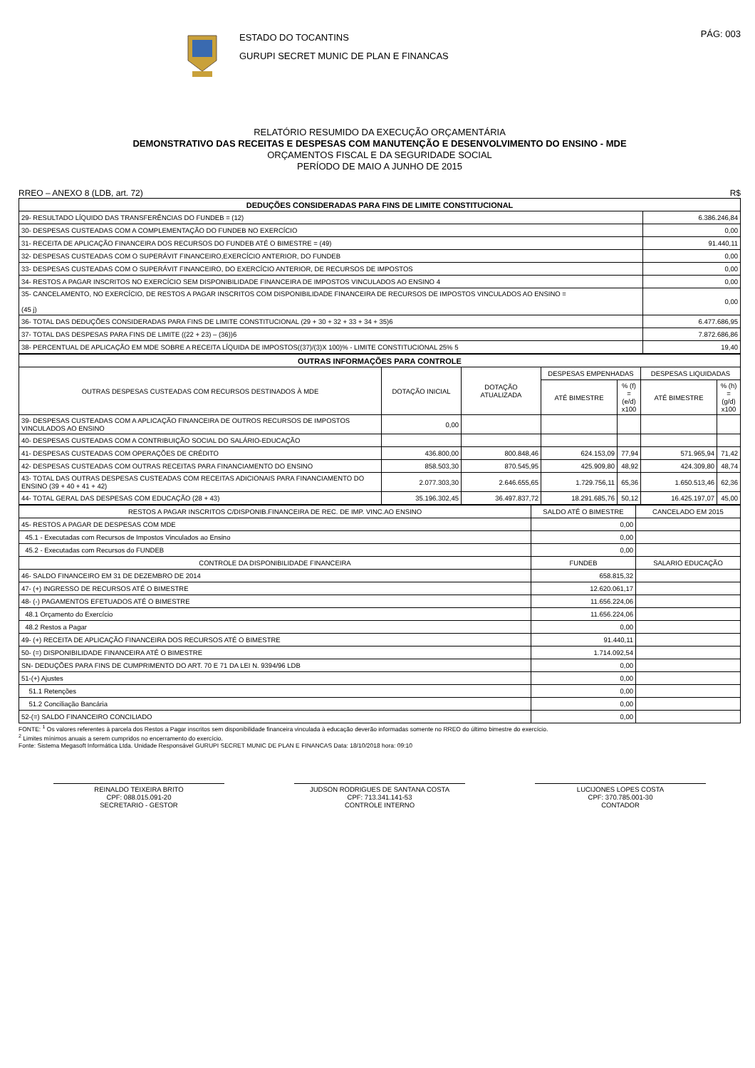ESTADO DO TOCANTINS
GURUPI SECRET MUNIC DE PLAN E FINANCAS
PÁG: 003
RELATÓRIO RESUMIDO DA EXECUÇÃO ORÇAMENTÁRIA
DEMONSTRATIVO DAS RECEITAS E DESPESAS COM MANUTENÇÃO E DESENVOLVIMENTO DO ENSINO - MDE
ORÇAMENTOS FISCAL E DA SEGURIDADE SOCIAL
PERÍODO DE MAIO A JUNHO DE 2015
RREO – ANEXO 8 (LDB, art. 72) R$
| DEDUÇÕES CONSIDERADAS PARA FINS DE LIMITE CONSTITUCIONAL | |
| 29- RESULTADO LÍQUIDO DAS TRANSFERÊNCIAS DO FUNDEB = (12) | 6.386.246,84 |
| 30- DESPESAS CUSTEADAS COM A COMPLEMENTAÇÃO DO FUNDEB NO EXERCÍCIO | 0,00 |
| 31- RECEITA DE APLICAÇÃO FINANCEIRA DOS RECURSOS DO FUNDEB ATÉ O BIMESTRE = (49) | 91.440,11 |
| 32- DESPESAS CUSTEADAS COM O SUPERÁVIT FINANCEIRO,EXERCÍCIO ANTERIOR, DO FUNDEB | 0,00 |
| 33- DESPESAS CUSTEADAS COM O SUPERÁVIT FINANCEIRO, DO EXERCÍCIO ANTERIOR, DE RECURSOS DE IMPOSTOS | 0,00 |
| 34- RESTOS A PAGAR INSCRITOS NO EXERCÍCIO SEM DISPONIBILIDADE FINANCEIRA DE IMPOSTOS VINCULADOS AO ENSINO 4 | 0,00 |
| 35- CANCELAMENTO, NO EXERCÍCIO, DE RESTOS A PAGAR INSCRITOS COM DISPONIBILIDADE FINANCEIRA DE RECURSOS DE IMPOSTOS VINCULADOS AO ENSINO = (45 j) | 0,00 |
| 36- TOTAL DAS DEDUÇÕES CONSIDERADAS PARA FINS DE LIMITE CONSTITUCIONAL (29 + 30 + 32 + 33 + 34 + 35)6 | 6.477.686,95 |
| 37- TOTAL DAS DESPESAS PARA FINS DE LIMITE ((22 + 23) – (36))6 | 7.872.686,86 |
| 38- PERCENTUAL DE APLICAÇÃO EM MDE SOBRE A RECEITA LÍQUIDA DE IMPOSTOS((37)/(3)X 100)% - LIMITE CONSTITUCIONAL 25% 5 | 19,40 |
| OUTRAS INFORMAÇÕES PARA CONTROLE | | | | | | |
| OUTRAS DESPESAS CUSTEADAS COM RECURSOS DESTINADOS À MDE | DOTAÇÃO INICIAL | DOTAÇÃO ATUALIZADA | DESPESAS EMPENHADAS | | DESPESAS LIQUIDADAS | |
| | | | ATÉ BIMESTRE | % (f) = (e/d) x100 | ATÉ BIMESTRE | % (h) = (g/d) x100 |
| 39- DESPESAS CUSTEADAS COM A APLICAÇÃO FINANCEIRA DE OUTROS RECURSOS DE IMPOSTOS VINCULADOS AO ENSINO | 0,00 | | | | | |
| 40- DESPESAS CUSTEADAS COM A CONTRIBUIÇÃO SOCIAL DO SALÁRIO-EDUCAÇÃO | | | | | | |
| 41- DESPESAS CUSTEADAS COM OPERAÇÕES DE CRÉDITO | 436.800,00 | 800.848,46 | 624.153,09 | 77,94 | 571.965,94 | 71,42 |
| 42- DESPESAS CUSTEADAS COM OUTRAS RECEITAS PARA FINANCIAMENTO DO ENSINO | 858.503,30 | 870.545,95 | 425.909,80 | 48,92 | 424.309,80 | 48,74 |
| 43- TOTAL DAS OUTRAS DESPESAS CUSTEADAS COM RECEITAS ADICIONAIS PARA FINANCIAMENTO DO ENSINO (39 + 40 + 41 + 42) | 2.077.303,30 | 2.646.655,65 | 1.729.756,11 | 65,36 | 1.650.513,46 | 62,36 |
| 44- TOTAL GERAL DAS DESPESAS COM EDUCAÇÃO (28 + 43) | 35.196.302,45 | 36.497.837,72 | 18.291.685,76 | 50,12 | 16.425.197,07 | 45,00 |
| RESTOS A PAGAR INSCRITOS C/DISPONIB.FINANCEIRA DE REC. DE IMP. VINC.AO ENSINO | SALDO ATÉ O BIMESTRE | CANCELADO EM 2015 |
| --- | --- | --- |
| 45- RESTOS A PAGAR DE DESPESAS COM MDE | 0,00 | |
| 45.1 - Executadas com Recursos de Impostos Vinculados ao Ensino | 0,00 | |
| 45.2 - Executadas com Recursos do FUNDEB | 0,00 | |
| CONTROLE DA DISPONIBILIDADE FINANCEIRA | FUNDEB | SALARIO EDUCAÇÃO |
| 46- SALDO FINANCEIRO EM 31 DE DEZEMBRO DE 2014 | 658.815,32 | |
| 47- (+) INGRESSO DE RECURSOS ATÉ O BIMESTRE | 12.620.061,17 | |
| 48- (-) PAGAMENTOS EFETUADOS ATÉ O BIMESTRE | 11.656.224,06 | |
| 48.1 Orçamento do Exercício | 11.656.224,06 | |
| 48.2 Restos a Pagar | 0,00 | |
| 49- (+) RECEITA DE APLICAÇÃO FINANCEIRA DOS RECURSOS ATÉ O BIMESTRE | 91.440,11 | |
| 50- (=) DISPONIBILIDADE FINANCEIRA ATÉ O BIMESTRE | 1.714.092,54 | |
| SN- DEDUÇÕES PARA FINS DE CUMPRIMENTO DO ART. 70 E 71 DA LEI N. 9394/96 LDB | 0,00 | |
| 51-(+) Ajustes | 0,00 | |
| 51.1 Retenções | 0,00 | |
| 51.2 Conciliação Bancária | 0,00 | |
| 52-(=) SALDO FINANCEIRO CONCILIADO | 0,00 | |
FONTE: <sup>1</sup> Os valores referentes à parcela dos Restos a Pagar inscritos sem disponibilidade financeira vinculada à educação deverão informadas somente no RREO do último bimestre do exercício.
<sup>2</sup> Limites mínimos anuais a serem cumpridos no encerramento do exercício.
Fonte: Sistema Megasoft Informática Ltda. Unidade Responsável GURUPI SECRET MUNIC DE PLAN E FINANCAS Data: 18/10/2018 hora: 09:10
REINALDO TEIXEIRA BRITO
CPF: 088.015.091-20
SECRETARIO - GESTOR
JUDSON RODRIGUES DE SANTANA COSTA
CPF: 713.341.141-53
CONTROLE INTERNO
LUCIJONES LOPES COSTA
CPF: 370.785.001-30
CONTADOR